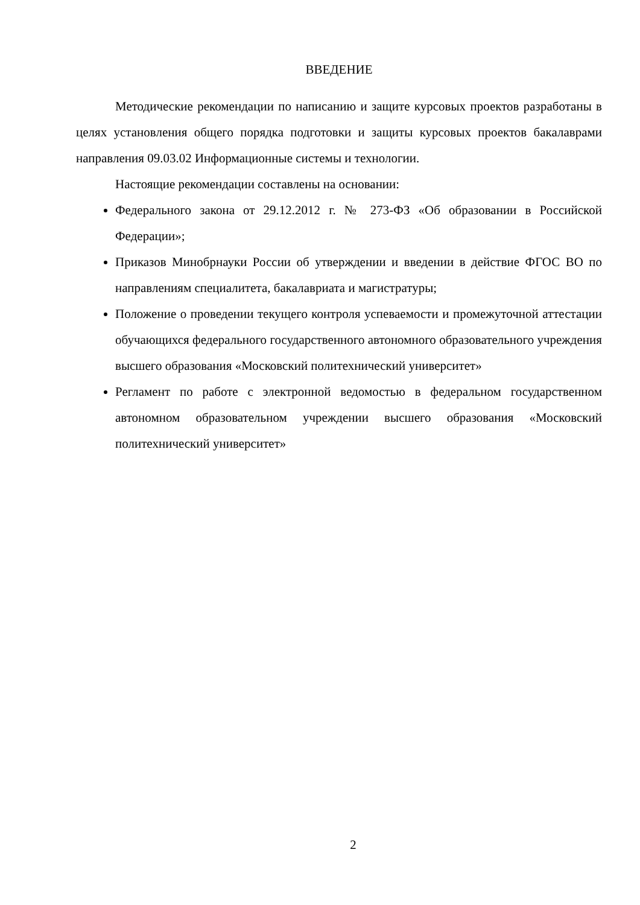ВВЕДЕНИЕ
Методические рекомендации по написанию и защите курсовых проектов разработаны в целях установления общего порядка подготовки и защиты курсовых проектов бакалаврами направления 09.03.02 Информационные системы и технологии.
Настоящие рекомендации составлены на основании:
Федерального закона от 29.12.2012 г. № 273-ФЗ «Об образовании в Российской Федерации»;
Приказов Минобрнауки России об утверждении и введении в действие ФГОС ВО по направлениям специалитета, бакалавриата и магистратуры;
Положение о проведении текущего контроля успеваемости и промежуточной аттестации обучающихся федерального государственного автономного образовательного учреждения высшего образования «Московский политехнический университет»
Регламент по работе с электронной ведомостью в федеральном государственном автономном образовательном учреждении высшего образования «Московский политехнический университет»
2